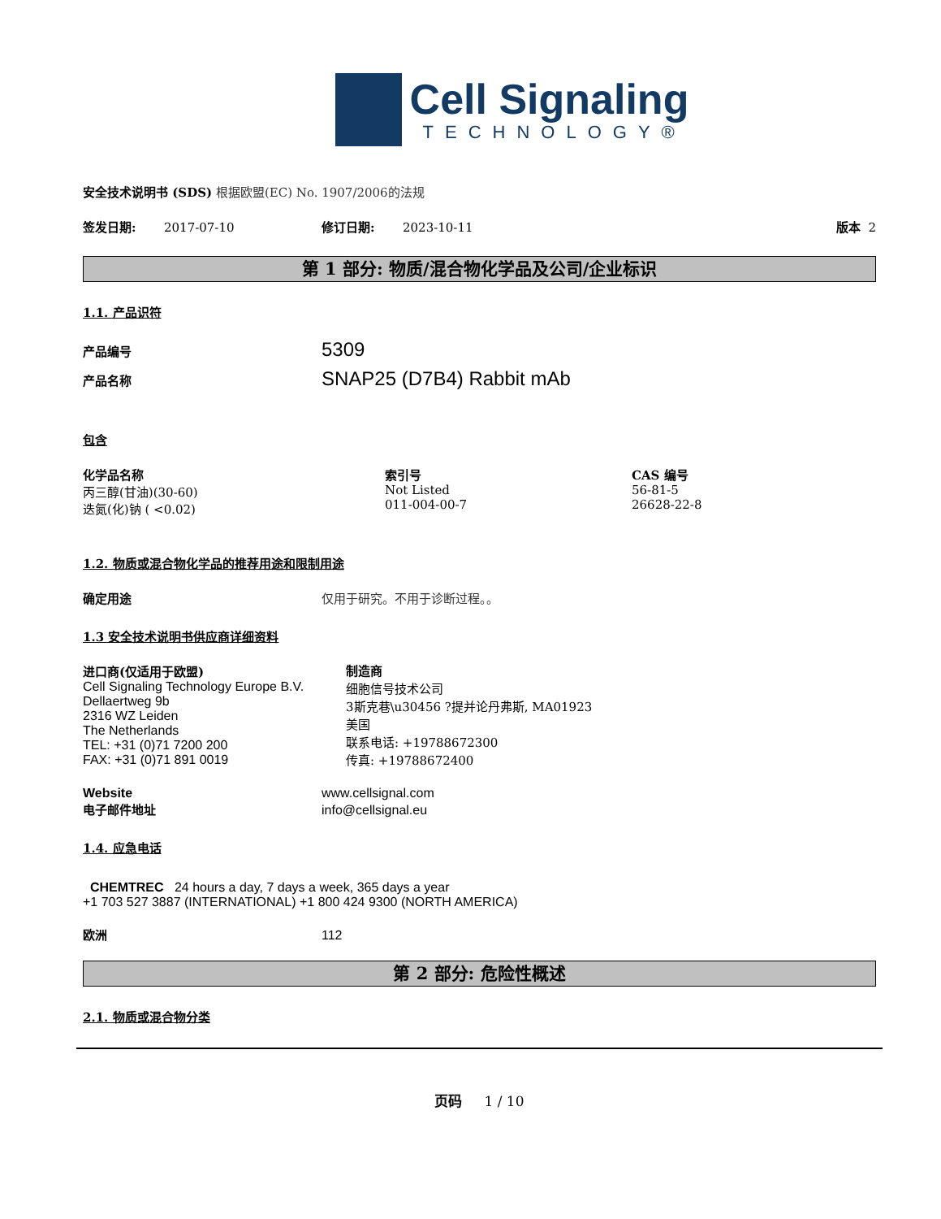Cell Signaling
TECHNOLOGY®
安全技术说明书 (SDS) 根据欧盟(EC) No. 1907/2006的法规
签发日期: 2017-07-10 修订日期: 2023-10-11 版本 2
第 1 部分: 物质/混合物化学品及公司/企业标识
1.1. 产品识符
产品编号 5309
产品名称 SNAP25 (D7B4) Rabbit mAb
包含
化学品名称
丙三醇(甘油)(30-60)
迭氮(化)钠 ( <0.02)
索引号
Not Listed
011-004-00-7
CAS 编号
56-81-5
26628-22-8
1.2. 物质或混合物化学品的推荐用途和限制用途
确定用途 仅用于研究。不用于诊断过程。。
1.3 安全技术说明书供应商详细资料
进口商(仅适用于欧盟)
Cell Signaling Technology Europe B.V.
Dellaertweg 9b
2316 WZ Leiden
The Netherlands
TEL: +31 (0)71 7200 200
FAX: +31 (0)71 891 0019
制造商
细胞信号技术公司
3斯克巷\u30456 ?提并论丹弗斯, MA01923
美国
联系电话: +19788672300
传真: +19788672400
Website www.cellsignal.com
电子邮件地址 info@cellsignal.eu
1.4. 应急电话
CHEMTREC 24 hours a day, 7 days a week, 365 days a year
+1 703 527 3887 (INTERNATIONAL) +1 800 424 9300 (NORTH AMERICA)
欧洲 112
第 2 部分: 危险性概述
2.1. 物质或混合物分类
页码 1 / 10